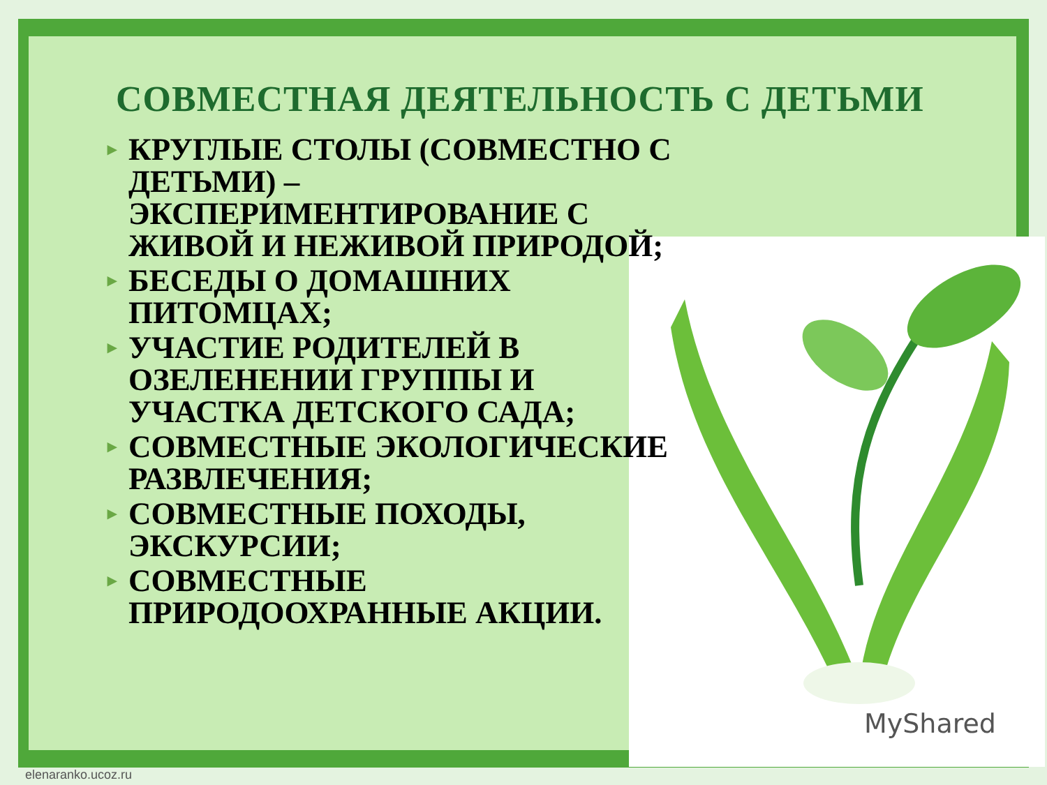MyShared
СОВМЕСТНАЯ ДЕЯТЕЛЬНОСТЬ С ДЕТЬМИ
▸ КРУГЛЫЕ СТОЛЫ (СОВМЕСТНО С ДЕТЬМИ) – ЭКСПЕРИМЕНТИРОВАНИЕ С ЖИВОЙ И НЕЖИВОЙ ПРИРОДОЙ;
▸ БЕСЕДЫ О ДОМАШНИХ ПИТОМЦАХ;
▸ УЧАСТИЕ РОДИТЕЛЕЙ В ОЗЕЛЕНЕНИИ ГРУППЫ И УЧАСТКА ДЕТСКОГО САДА;
▸ СОВМЕСТНЫЕ ЭКОЛОГИЧЕСКИЕ РАЗВЛЕЧЕНИЯ;
▸ СОВМЕСТНЫЕ ПОХОДЫ, ЭКСКУРСИИ;
▸ СОВМЕСТНЫЕ ПРИРОДООХРАННЫЕ АКЦИИ.
elenaranko.ucoz.ru